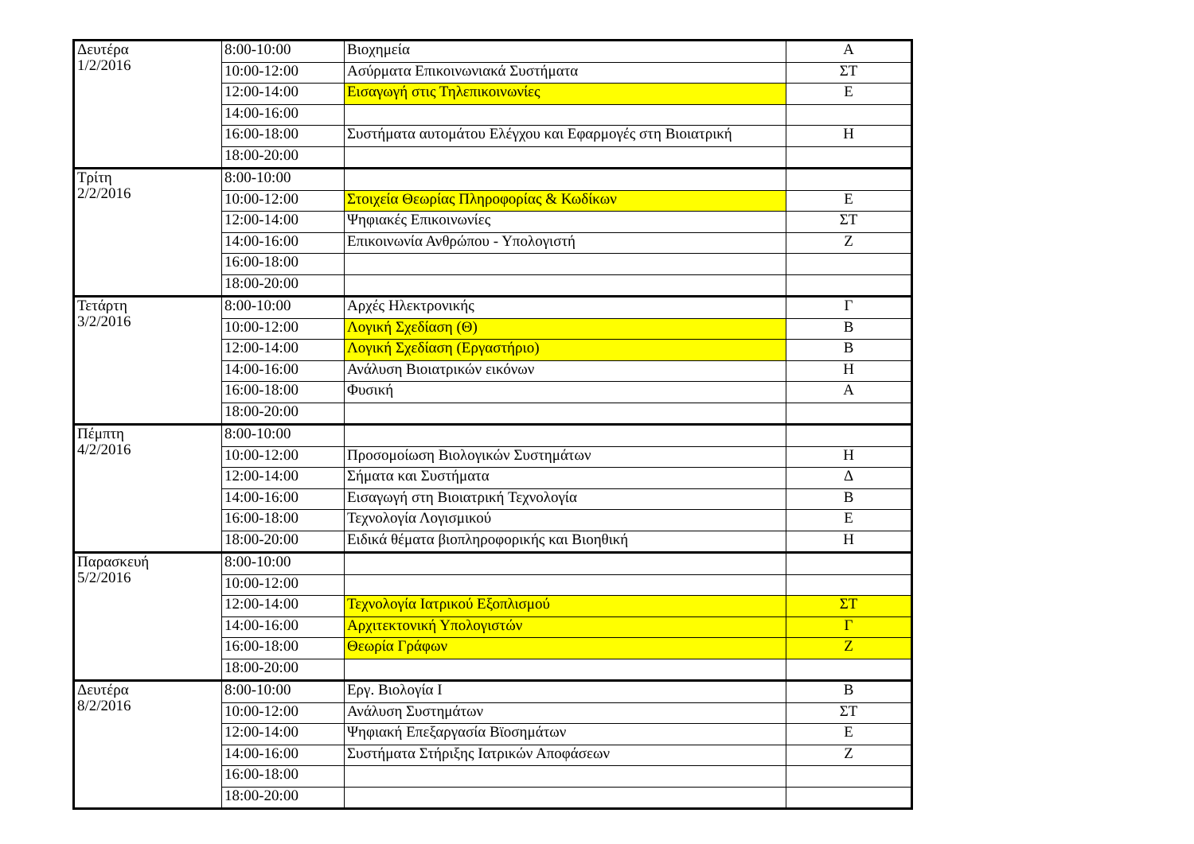| Δευτέρα 1/2/2016 | 8:00-10:00 | Βιοχημεία | Α |
| | 10:00-12:00 | Ασύρματα Επικοινωνιακά Συστήματα | ΣΤ |
| | 12:00-14:00 | Εισαγωγή στις Τηλεπικοινωνίες | Ε |
| | 14:00-16:00 | | |
| | 16:00-18:00 | Συστήματα αυτομάτου Ελέγχου και Εφαρμογές στη Βιοιατρική | Η |
| | 18:00-20:00 | | |
| Τρίτη 2/2/2016 | 8:00-10:00 | | |
| | 10:00-12:00 | Στοιχεία Θεωρίας Πληροφορίας & Κωδίκων | Ε |
| | 12:00-14:00 | Ψηφιακές Επικοινωνίες | ΣΤ |
| | 14:00-16:00 | Επικοινωνία Ανθρώπου - Υπολογιστή | Ζ |
| | 16:00-18:00 | | |
| | 18:00-20:00 | | |
| Τετάρτη 3/2/2016 | 8:00-10:00 | Αρχές Ηλεκτρονικής | Γ |
| | 10:00-12:00 | Λογική Σχεδίαση (Θ) | Β |
| | 12:00-14:00 | Λογική Σχεδίαση (Εργαστήριο) | Β |
| | 14:00-16:00 | Ανάλυση Βιοιατρικών εικόνων | Η |
| | 16:00-18:00 | Φυσική | Α |
| | 18:00-20:00 | | |
| Πέμπτη 4/2/2016 | 8:00-10:00 | | |
| | 10:00-12:00 | Προσομοίωση Βιολογικών Συστημάτων | Η |
| | 12:00-14:00 | Σήματα και Συστήματα | Δ |
| | 14:00-16:00 | Εισαγωγή στη Βιοιατρική Τεχνολογία | Β |
| | 16:00-18:00 | Τεχνολογία Λογισμικού | Ε |
| | 18:00-20:00 | Ειδικά θέματα βιοπληροφορικής και Βιοηθική | Η |
| Παρασκευή 5/2/2016 | 8:00-10:00 | | |
| | 10:00-12:00 | | |
| | 12:00-14:00 | Τεχνολογία Ιατρικού Εξοπλισμού | ΣΤ |
| | 14:00-16:00 | Αρχιτεκτονική Υπολογιστών | Γ |
| | 16:00-18:00 | Θεωρία Γράφων | Ζ |
| | 18:00-20:00 | | |
| Δευτέρα 8/2/2016 | 8:00-10:00 | Εργ. Βιολογία Ι | Β |
| | 10:00-12:00 | Ανάλυση Συστημάτων | ΣΤ |
| | 12:00-14:00 | Ψηφιακή Επεξαργασία Βϊοσημάτων | Ε |
| | 14:00-16:00 | Συστήματα Στήριξης Ιατρικών Αποφάσεων | Ζ |
| | 16:00-18:00 | | |
| | 18:00-20:00 | | |